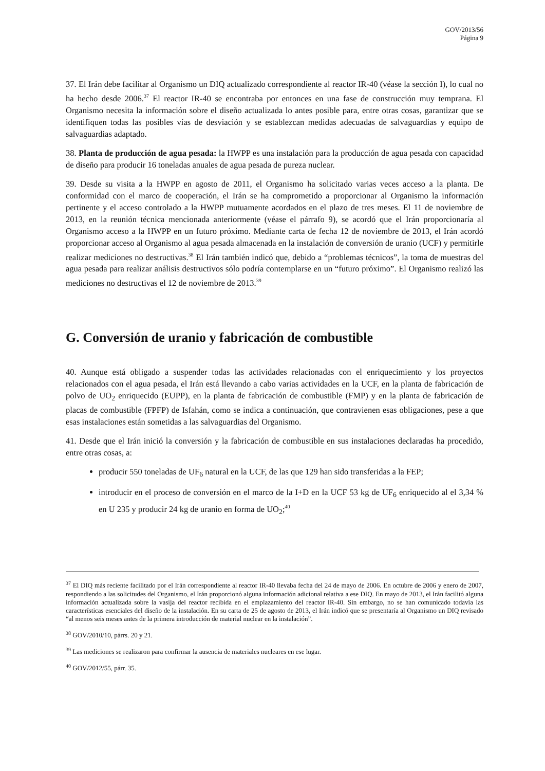GOV/2013/56
Página 9
37. El Irán debe facilitar al Organismo un DIQ actualizado correspondiente al reactor IR-40 (véase la sección I), lo cual no ha hecho desde 2006.<sup>37</sup> El reactor IR-40 se encontraba por entonces en una fase de construcción muy temprana. El Organismo necesita la información sobre el diseño actualizada lo antes posible para, entre otras cosas, garantizar que se identifiquen todas las posibles vías de desviación y se establezcan medidas adecuadas de salvaguardias y equipo de salvaguardias adaptado.
38. Planta de producción de agua pesada: la HWPP es una instalación para la producción de agua pesada con capacidad de diseño para producir 16 toneladas anuales de agua pesada de pureza nuclear.
39. Desde su visita a la HWPP en agosto de 2011, el Organismo ha solicitado varias veces acceso a la planta. De conformidad con el marco de cooperación, el Irán se ha comprometido a proporcionar al Organismo la información pertinente y el acceso controlado a la HWPP mutuamente acordados en el plazo de tres meses. El 11 de noviembre de 2013, en la reunión técnica mencionada anteriormente (véase el párrafo 9), se acordó que el Irán proporcionaría al Organismo acceso a la HWPP en un futuro próximo. Mediante carta de fecha 12 de noviembre de 2013, el Irán acordó proporcionar acceso al Organismo al agua pesada almacenada en la instalación de conversión de uranio (UCF) y permitirle realizar mediciones no destructivas.<sup>38</sup> El Irán también indicó que, debido a “problemas técnicos”, la toma de muestras del agua pesada para realizar análisis destructivos sólo podría contemplarse en un “futuro próximo”. El Organismo realizó las mediciones no destructivas el 12 de noviembre de 2013.<sup>39</sup>
G. Conversión de uranio y fabricación de combustible
40. Aunque está obligado a suspender todas las actividades relacionadas con el enriquecimiento y los proyectos relacionados con el agua pesada, el Irán está llevando a cabo varias actividades en la UCF, en la planta de fabricación de polvo de UO<sub>2</sub> enriquecido (EUPP), en la planta de fabricación de combustible (FMP) y en la planta de fabricación de placas de combustible (FPFP) de Isfahán, como se indica a continuación, que contravienen esas obligaciones, pese a que esas instalaciones están sometidas a las salvaguardias del Organismo.
41. Desde que el Irán inició la conversión y la fabricación de combustible en sus instalaciones declaradas ha procedido, entre otras cosas, a:
producir 550 toneladas de UF<sub>6</sub> natural en la UCF, de las que 129 han sido transferidas a la FEP;
introducir en el proceso de conversión en el marco de la I+D en la UCF 53 kg de UF<sub>6</sub> enriquecido al el 3,34 % en U 235 y producir 24 kg de uranio en forma de UO<sub>2</sub>;<sup>40</sup>
<sup>37</sup> El DIQ más reciente facilitado por el Irán correspondiente al reactor IR-40 llevaba fecha del 24 de mayo de 2006. En octubre de 2006 y enero de 2007, respondiendo a las solicitudes del Organismo, el Irán proporcionó alguna información adicional relativa a ese DIQ. En mayo de 2013, el Irán facilitó alguna información actualizada sobre la vasija del reactor recibida en el emplazamiento del reactor IR-40. Sin embargo, no se han comunicado todavía las características esenciales del diseño de la instalación. En su carta de 25 de agosto de 2013, el Irán indicó que se presentaría al Organismo un DIQ revisado “al menos seis meses antes de la primera introducción de material nuclear en la instalación”.
<sup>38</sup> GOV/2010/10, párrs. 20 y 21.
<sup>39</sup> Las mediciones se realizaron para confirmar la ausencia de materiales nucleares en ese lugar.
<sup>40</sup> GOV/2012/55, párr. 35.